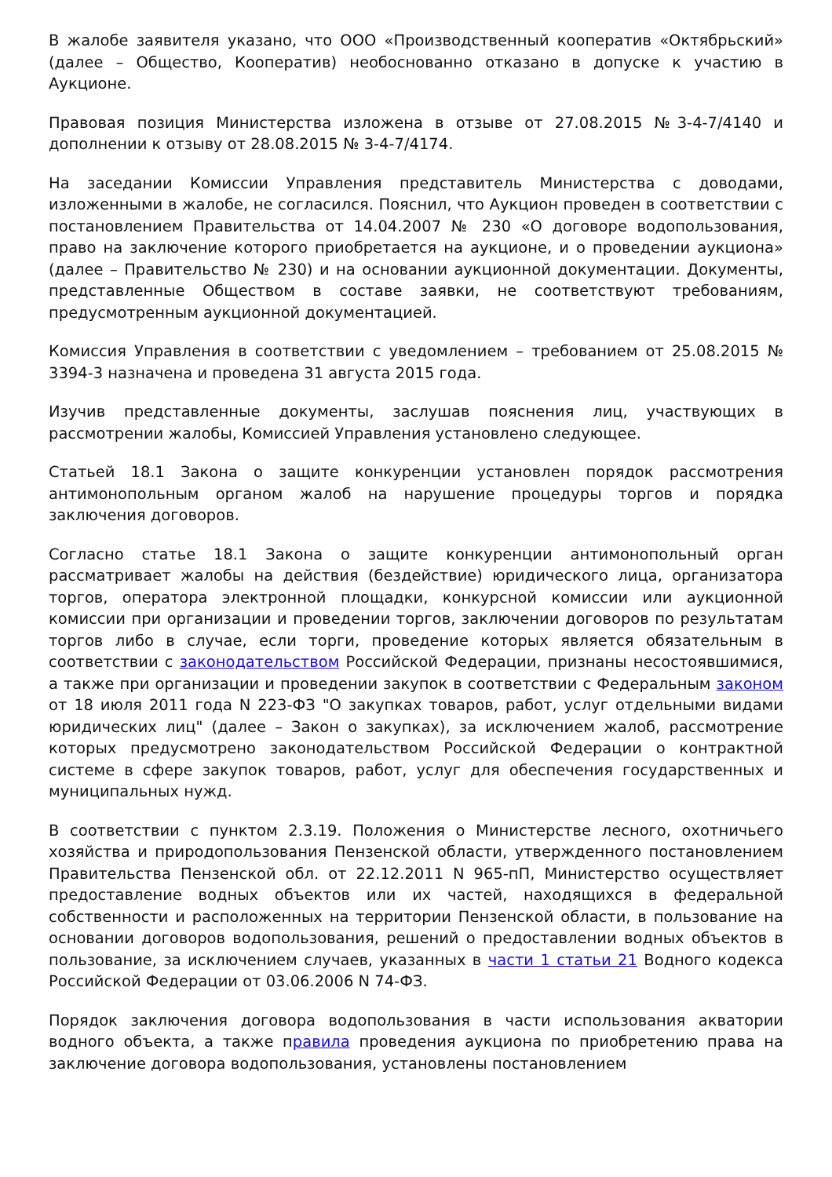В жалобе заявителя указано, что ООО «Производственный кооператив «Октябрьский» (далее – Общество, Кооператив) необоснованно отказано в допуске к участию в Аукционе.
Правовая позиция Министерства изложена в отзыве от 27.08.2015 №3-4-7/4140 и дополнении к отзыву от 28.08.2015 № 3-4-7/4174.
На заседании Комиссии Управления представитель Министерства с доводами, изложенными в жалобе, не согласился. Пояснил, что Аукцион проведен в соответствии с постановлением Правительства от 14.04.2007 № 230 «О договоре водопользования, право на заключение которого приобретается на аукционе, и о проведении аукциона» (далее – Правительство № 230) и на основании аукционной документации. Документы, представленные Обществом в составе заявки, не соответствуют требованиям, предусмотренным аукционной документацией.
Комиссия Управления в соответствии с уведомлением – требованием от 25.08.2015 № 3394-3 назначена и проведена 31 августа 2015 года.
Изучив представленные документы, заслушав пояснения лиц, участвующих в рассмотрении жалобы, Комиссией Управления установлено следующее.
Статьей 18.1 Закона о защите конкуренции установлен порядок рассмотрения антимонопольным органом жалоб на нарушение процедуры торгов и порядка заключения договоров.
Согласно статье 18.1 Закона о защите конкуренции антимонопольный орган рассматривает жалобы на действия (бездействие) юридического лица, организатора торгов, оператора электронной площадки, конкурсной комиссии или аукционной комиссии при организации и проведении торгов, заключении договоров по результатам торгов либо в случае, если торги, проведение которых является обязательным в соответствии с законодательством Российской Федерации, признаны несостоявшимися, а также при организации и проведении закупок в соответствии с Федеральным законом от 18 июля 2011 года N 223-ФЗ "О закупках товаров, работ, услуг отдельными видами юридических лиц" (далее – Закон о закупках), за исключением жалоб, рассмотрение которых предусмотрено законодательством Российской Федерации о контрактной системе в сфере закупок товаров, работ, услуг для обеспечения государственных и муниципальных нужд.
В соответствии с пунктом 2.3.19. Положения о Министерстве лесного, охотничьего хозяйства и природопользования Пензенской области, утвержденного постановлением Правительства Пензенской обл. от 22.12.2011 N 965-пП, Министерство осуществляет предоставление водных объектов или их частей, находящихся в федеральной собственности и расположенных на территории Пензенской области, в пользование на основании договоров водопользования, решений о предоставлении водных объектов в пользование, за исключением случаев, указанных в части 1 статьи 21 Водного кодекса Российской Федерации от 03.06.2006 N 74-ФЗ.
Порядок заключения договора водопользования в части использования акватории водного объекта, а также правила проведения аукциона по приобретению права на заключение договора водопользования, установлены постановлением